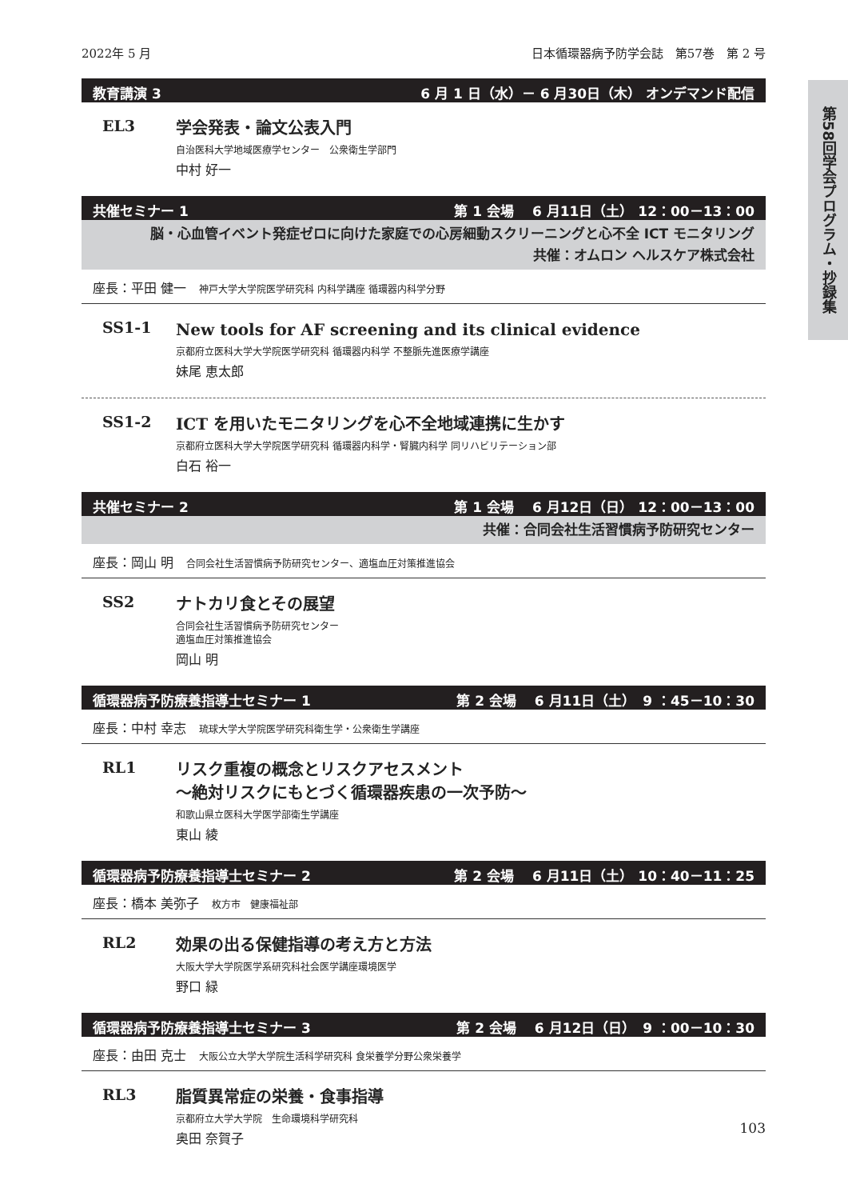第58回学会プログラム・抄録集
2022年 5 月 日本循環器病予防学会誌　第57巻　第 2 号
教育講演 3 6 月 1 日（水）－ 6 月30日（木） オンデマンド配信
EL3
学会発表・論文公表入門
自治医科大学地域医療学センター　公衆衛生学部門
中村 好一
共催セミナー 1 第 1 会場　 6 月11日（土） 12：00－13：00
脳・心血管イベント発症ゼロに向けた家庭での心房細動スクリーニングと心不全 ICT モニタリング
共催：オムロン ヘルスケア株式会社
座長：平田 健一 神戸大学大学院医学研究科 内科学講座 循環器内科学分野
SS1-1
New tools for AF screening and its clinical evidence
京都府立医科大学大学院医学研究科 循環器内科学 不整脈先進医療学講座
妹尾 恵太郎
SS1-2
ICT を用いたモニタリングを心不全地域連携に生かす
京都府立医科大学大学院医学研究科 循環器内科学・腎臓内科学 同リハビリテーション部
白石 裕一
共催セミナー 2 第 1 会場　 6 月12日（日） 12：00－13：00
共催：合同会社生活習慣病予防研究センター
座長：岡山 明 合同会社生活習慣病予防研究センター、適塩血圧対策推進協会
SS2
ナトカリ食とその展望
合同会社生活習慣病予防研究センター
適塩血圧対策推進協会
岡山 明
循環器病予防療養指導士セミナー 1 第 2 会場　 6 月11日（土）　9 ：45－10：30
座長：中村 幸志 琉球大学大学院医学研究科衛生学・公衆衛生学講座
RL1
リスク重複の概念とリスクアセスメント
～絶対リスクにもとづく循環器疾患の一次予防～
和歌山県立医科大学医学部衛生学講座
東山 綾
循環器病予防療養指導士セミナー 2 第 2 会場　 6 月11日（土） 10：40－11：25
座長：橋本 美弥子 枚方市　健康福祉部
RL2
効果の出る保健指導の考え方と方法
大阪大学大学院医学系研究科社会医学講座環境医学
野口 緑
循環器病予防療養指導士セミナー 3 第 2 会場　 6 月12日（日）　9 ：00－10：30
座長：由田 克士 大阪公立大学大学院生活科学研究科 食栄養学分野公衆栄養学
RL3
脂質異常症の栄養・食事指導
京都府立大学大学院　生命環境科学研究科
奥田 奈賀子
103